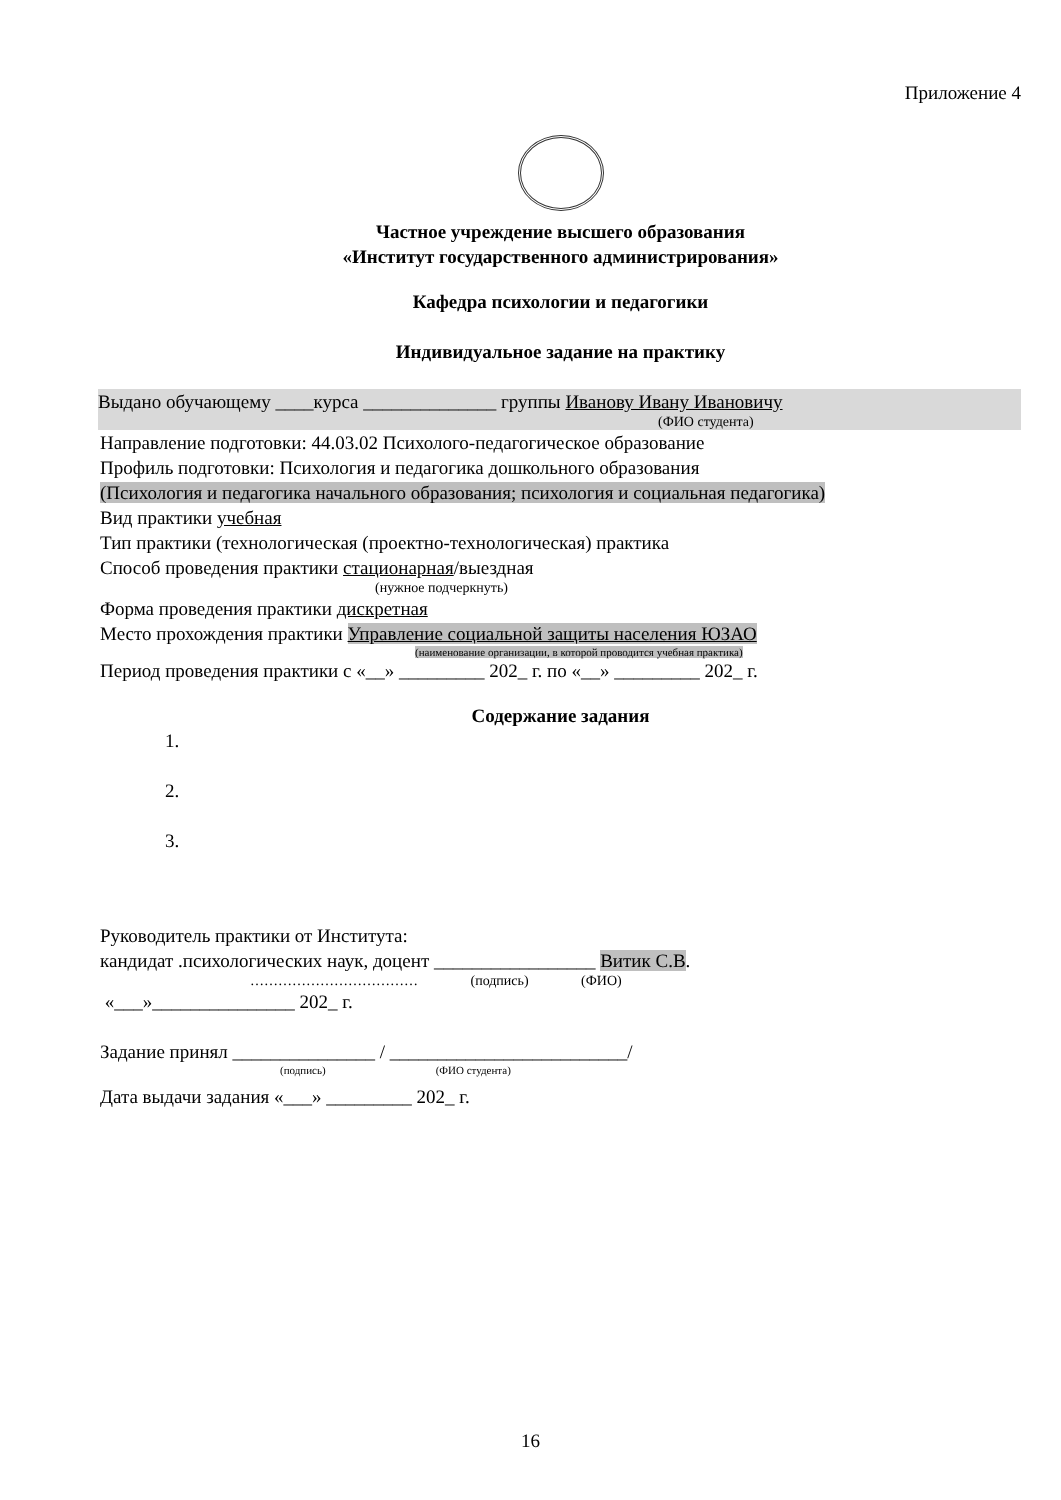Приложение 4
Частное учреждение высшего образования
«Институт государственного администрирования»
Кафедра психологии и педагогики
Индивидуальное задание на практику
Выдано обучающему ____курса ______________ группы Иванову Ивану Ивановичу
(ФИО студента)
Направление подготовки: 44.03.02 Психолого-педагогическое образование
Профиль подготовки: Психология и педагогика дошкольного образования
(Психология и педагогика начального образования; психология и социальная педагогика)
Вид практики учебная
Тип практики (технологическая (проектно-технологическая) практика
Способ проведения практики стационарная/выездная
(нужное подчеркнуть)
Форма проведения практики дискретная
Место прохождения практики Управление социальной защиты населения ЮЗАО
(наименование организации, в которой проводится учебная практика)
Период проведения практики с «__» _________ 202_ г. по «__» _________ 202_ г.
Содержание задания
1.
2.
3.
Руководитель практики от Института:
кандидат .психологических наук, доцент _________________ Витик С.В.
……………………………… (подпись) (ФИО)
«___»_______________ 202_ г.
Задание принял _______________ / _________________________/
(подпись) (ФИО студента)
Дата выдачи задания «___» _________ 202_ г.
16